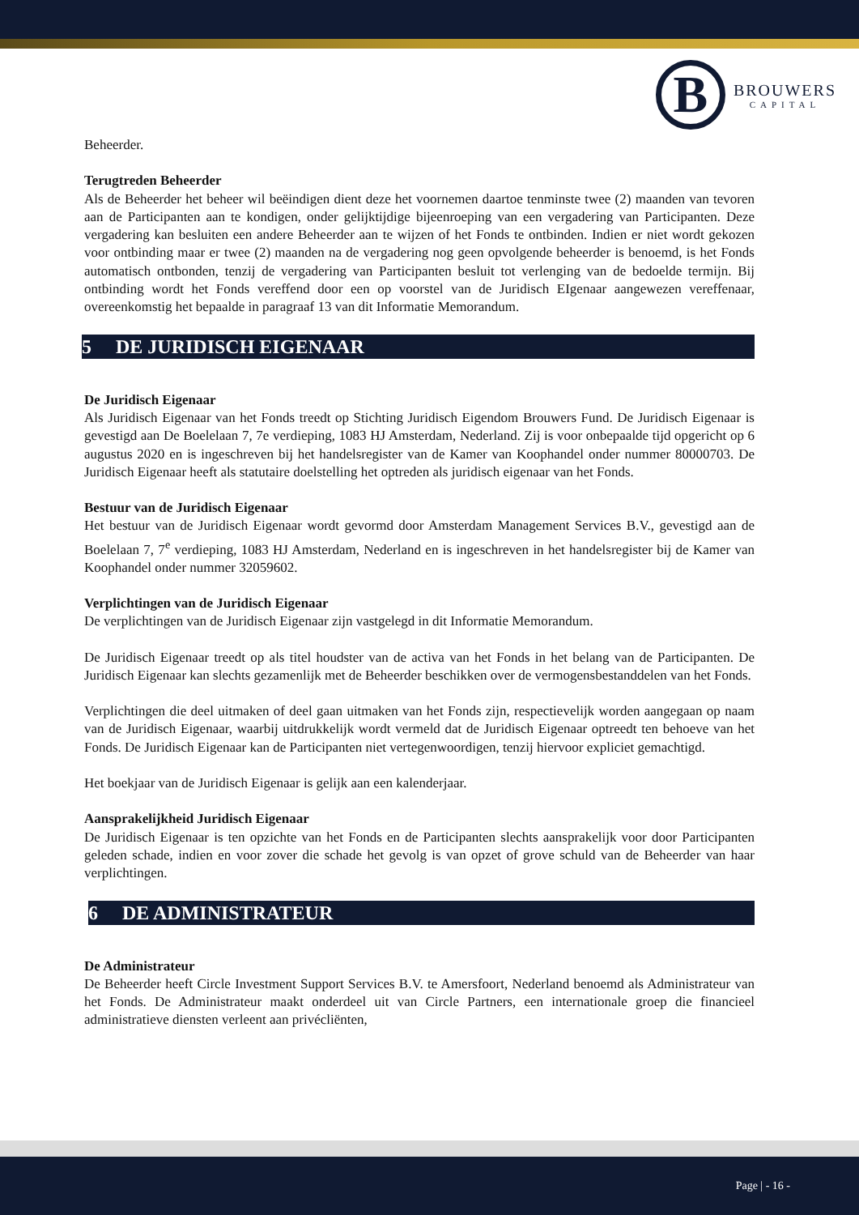B
BROUWERS
CAPITAL
Beheerder.
Terugtreden Beheerder
Als de Beheerder het beheer wil beëindigen dient deze het voornemen daartoe tenminste twee (2) maanden van tevoren aan de Participanten aan te kondigen, onder gelijktijdige bijeenroeping van een vergadering van Participanten. Deze vergadering kan besluiten een andere Beheerder aan te wijzen of het Fonds te ontbinden. Indien er niet wordt gekozen voor ontbinding maar er twee (2) maanden na de vergadering nog geen opvolgende beheerder is benoemd, is het Fonds automatisch ontbonden, tenzij de vergadering van Participanten besluit tot verlenging van de bedoelde termijn. Bij ontbinding wordt het Fonds vereffend door een op voorstel van de Juridisch EIgenaar aangewezen vereffenaar, overeenkomstig het bepaalde in paragraaf 13 van dit Informatie Memorandum.
5 DE JURIDISCH EIGENAAR
De Juridisch Eigenaar
Als Juridisch Eigenaar van het Fonds treedt op Stichting Juridisch Eigendom Brouwers Fund. De Juridisch Eigenaar is gevestigd aan De Boelelaan 7, 7e verdieping, 1083 HJ Amsterdam, Nederland. Zij is voor onbepaalde tijd opgericht op 6 augustus 2020 en is ingeschreven bij het handelsregister van de Kamer van Koophandel onder nummer 80000703. De Juridisch Eigenaar heeft als statutaire doelstelling het optreden als juridisch eigenaar van het Fonds.
Bestuur van de Juridisch Eigenaar
Het bestuur van de Juridisch Eigenaar wordt gevormd door Amsterdam Management Services B.V., gevestigd aan de Boelelaan 7, 7<sup>e</sup> verdieping, 1083 HJ Amsterdam, Nederland en is ingeschreven in het handelsregister bij de Kamer van Koophandel onder nummer 32059602.
Verplichtingen van de Juridisch Eigenaar
De verplichtingen van de Juridisch Eigenaar zijn vastgelegd in dit Informatie Memorandum.
De Juridisch Eigenaar treedt op als titel houdster van de activa van het Fonds in het belang van de Participanten. De Juridisch Eigenaar kan slechts gezamenlijk met de Beheerder beschikken over de vermogensbestanddelen van het Fonds.
Verplichtingen die deel uitmaken of deel gaan uitmaken van het Fonds zijn, respectievelijk worden aangegaan op naam van de Juridisch Eigenaar, waarbij uitdrukkelijk wordt vermeld dat de Juridisch Eigenaar optreedt ten behoeve van het Fonds. De Juridisch Eigenaar kan de Participanten niet vertegenwoordigen, tenzij hiervoor expliciet gemachtigd.
Het boekjaar van de Juridisch Eigenaar is gelijk aan een kalenderjaar.
Aansprakelijkheid Juridisch Eigenaar
De Juridisch Eigenaar is ten opzichte van het Fonds en de Participanten slechts aansprakelijk voor door Participanten geleden schade, indien en voor zover die schade het gevolg is van opzet of grove schuld van de Beheerder van haar verplichtingen.
6 DE ADMINISTRATEUR
De Administrateur
De Beheerder heeft Circle Investment Support Services B.V. te Amersfoort, Nederland benoemd als Administrateur van het Fonds. De Administrateur maakt onderdeel uit van Circle Partners, een internationale groep die financieel administratieve diensten verleent aan privécliënten,
Page | - 16 -